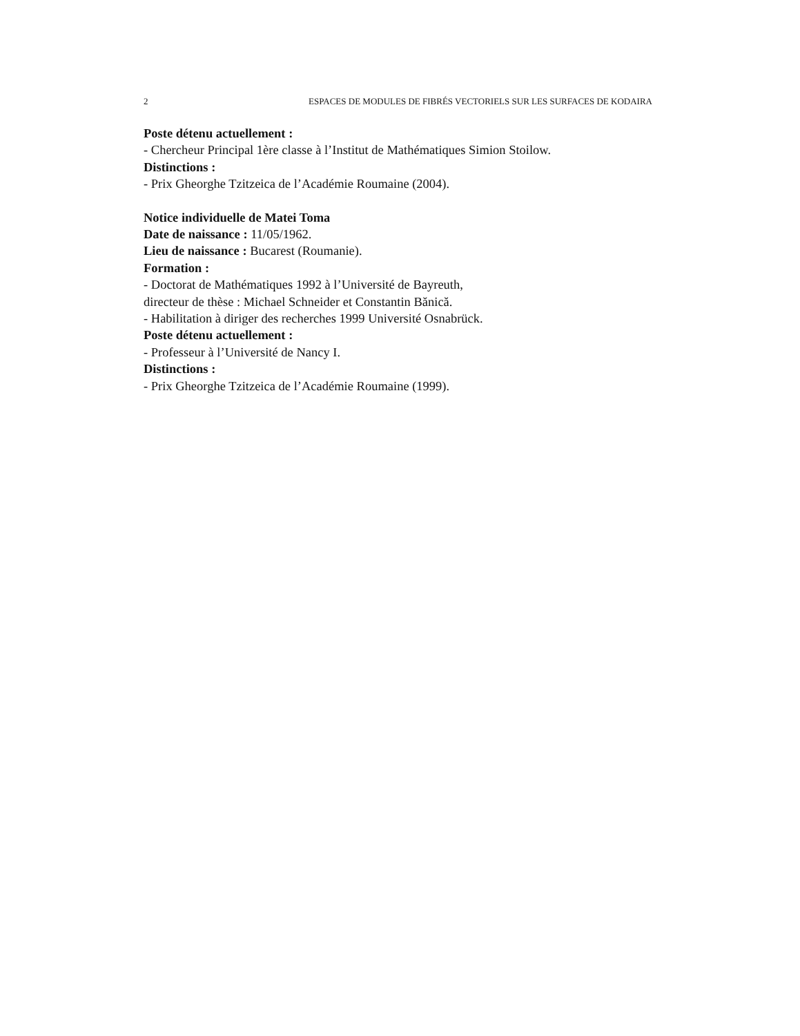2 ESPACES DE MODULES DE FIBRÉS VECTORIELS SUR LES SURFACES DE KODAIRA
Poste détenu actuellement :
- Chercheur Principal 1ère classe à l’Institut de Mathématiques Simion Stoilow.
Distinctions :
- Prix Gheorghe Tzitzeica de l’Académie Roumaine (2004).
Notice individuelle de Matei Toma
Date de naissance : 11/05/1962.
Lieu de naissance : Bucarest (Roumanie).
Formation :
- Doctorat de Mathématiques 1992 à l’Université de Bayreuth,
directeur de thèse : Michael Schneider et Constantin Bănică.
- Habilitation à diriger des recherches 1999 Université Osnabrück.
Poste détenu actuellement :
- Professeur à l’Université de Nancy I.
Distinctions :
- Prix Gheorghe Tzitzeica de l’Académie Roumaine (1999).